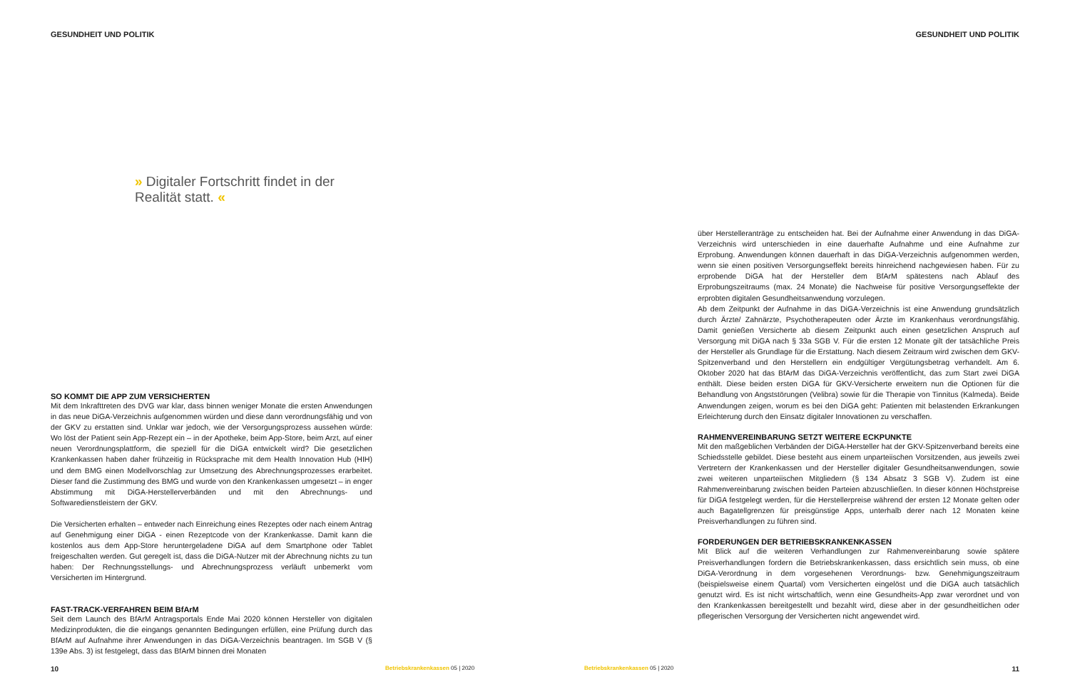GESUNDHEIT UND POLITIK
» Digitaler Fortschritt findet in der Realität statt. «
SO KOMMT DIE APP ZUM VERSICHERTEN
Mit dem Inkrafttreten des DVG war klar, dass binnen weniger Monate die ersten Anwendungen in das neue DiGA-Verzeichnis aufgenommen würden und diese dann verordnungsfähig und von der GKV zu erstatten sind. Unklar war jedoch, wie der Versorgungsprozess aussehen würde: Wo löst der Patient sein App-Rezept ein – in der Apotheke, beim App-Store, beim Arzt, auf einer neuen Verordnungsplattform, die speziell für die DiGA entwickelt wird? Die gesetzlichen Krankenkassen haben daher frühzeitig in Rücksprache mit dem Health Innovation Hub (HIH) und dem BMG einen Modellvorschlag zur Umsetzung des Abrechnungsprozesses erarbeitet. Dieser fand die Zustimmung des BMG und wurde von den Krankenkassen umgesetzt – in enger Abstimmung mit DiGA-Herstellerverbänden und mit den Abrechnungs- und Softwaredienstleistern der GKV.
Die Versicherten erhalten – entweder nach Einreichung eines Rezeptes oder nach einem Antrag auf Genehmigung einer DiGA - einen Rezeptcode von der Krankenkasse. Damit kann die kostenlos aus dem App-Store heruntergeladene DiGA auf dem Smartphone oder Tablet freigeschalten werden. Gut geregelt ist, dass die DiGA-Nutzer mit der Abrechnung nichts zu tun haben: Der Rechnungsstellungs- und Abrechnungsprozess verläuft unbemerkt vom Versicherten im Hintergrund.
FAST-TRACK-VERFAHREN BEIM BfArM
Seit dem Launch des BfArM Antragsportals Ende Mai 2020 können Hersteller von digitalen Medizinprodukten, die die eingangs genannten Bedingungen erfüllen, eine Prüfung durch das BfArM auf Aufnahme ihrer Anwendungen in das DiGA-Verzeichnis beantragen. Im SGB V (§ 139e Abs. 3) ist festgelegt, dass das BfArM binnen drei Monaten
10 Betriebskrankenkassen 05 | 2020
GESUNDHEIT UND POLITIK
über Herstelleranträge zu entscheiden hat. Bei der Aufnahme einer Anwendung in das DiGA-Verzeichnis wird unterschieden in eine dauerhafte Aufnahme und eine Aufnahme zur Erprobung. Anwendungen können dauerhaft in das DiGA-Verzeichnis aufgenommen werden, wenn sie einen positiven Versorgungseffekt bereits hinreichend nachgewiesen haben. Für zu erprobende DiGA hat der Hersteller dem BfArM spätestens nach Ablauf des Erprobungszeitraums (max. 24 Monate) die Nachweise für positive Versorgungseffekte der erprobten digitalen Gesundheitsanwendung vorzulegen.
Ab dem Zeitpunkt der Aufnahme in das DiGA-Verzeichnis ist eine Anwendung grundsätzlich durch Ärzte/ Zahnärzte, Psychotherapeuten oder Ärzte im Krankenhaus verordnungsfähig. Damit genießen Versicherte ab diesem Zeitpunkt auch einen gesetzlichen Anspruch auf Versorgung mit DiGA nach § 33a SGB V. Für die ersten 12 Monate gilt der tatsächliche Preis der Hersteller als Grundlage für die Erstattung. Nach diesem Zeitraum wird zwischen dem GKV-Spitzenverband und den Herstellern ein endgültiger Vergütungsbetrag verhandelt. Am 6. Oktober 2020 hat das BfArM das DiGA-Verzeichnis veröffentlicht, das zum Start zwei DiGA enthält. Diese beiden ersten DiGA für GKV-Versicherte erweitern nun die Optionen für die Behandlung von Angststörungen (Velibra) sowie für die Therapie von Tinnitus (Kalmeda). Beide Anwendungen zeigen, worum es bei den DiGA geht: Patienten mit belastenden Erkrankungen Erleichterung durch den Einsatz digitaler Innovationen zu verschaffen.
RAHMENVEREINBARUNG SETZT WEITERE ECKPUNKTE
Mit den maßgeblichen Verbänden der DiGA-Hersteller hat der GKV-Spitzenverband bereits eine Schiedsstelle gebildet. Diese besteht aus einem unparteiischen Vorsitzenden, aus jeweils zwei Vertretern der Krankenkassen und der Hersteller digitaler Gesundheitsanwendungen, sowie zwei weiteren unparteiischen Mitgliedern (§ 134 Absatz 3 SGB V). Zudem ist eine Rahmenvereinbarung zwischen beiden Parteien abzuschließen. In dieser können Höchstpreise für DiGA festgelegt werden, für die Herstellerpreise während der ersten 12 Monate gelten oder auch Bagatellgrenzen für preisgünstige Apps, unterhalb derer nach 12 Monaten keine Preisverhandlungen zu führen sind.
FORDERUNGEN DER BETRIEBSKRANKENKASSEN
Mit Blick auf die weiteren Verhandlungen zur Rahmenvereinbarung sowie spätere Preisverhandlungen fordern die Betriebskrankenkassen, dass ersichtlich sein muss, ob eine DiGA-Verordnung in dem vorgesehenen Verordnungs- bzw. Genehmigungszeitraum (beispielsweise einem Quartal) vom Versicherten eingelöst und die DiGA auch tatsächlich genutzt wird. Es ist nicht wirtschaftlich, wenn eine Gesundheits-App zwar verordnet und von den Krankenkassen bereitgestellt und bezahlt wird, diese aber in der gesundheitlichen oder pflegerischen Versorgung der Versicherten nicht angewendet wird.
Betriebskrankenkassen 05 | 2020 11